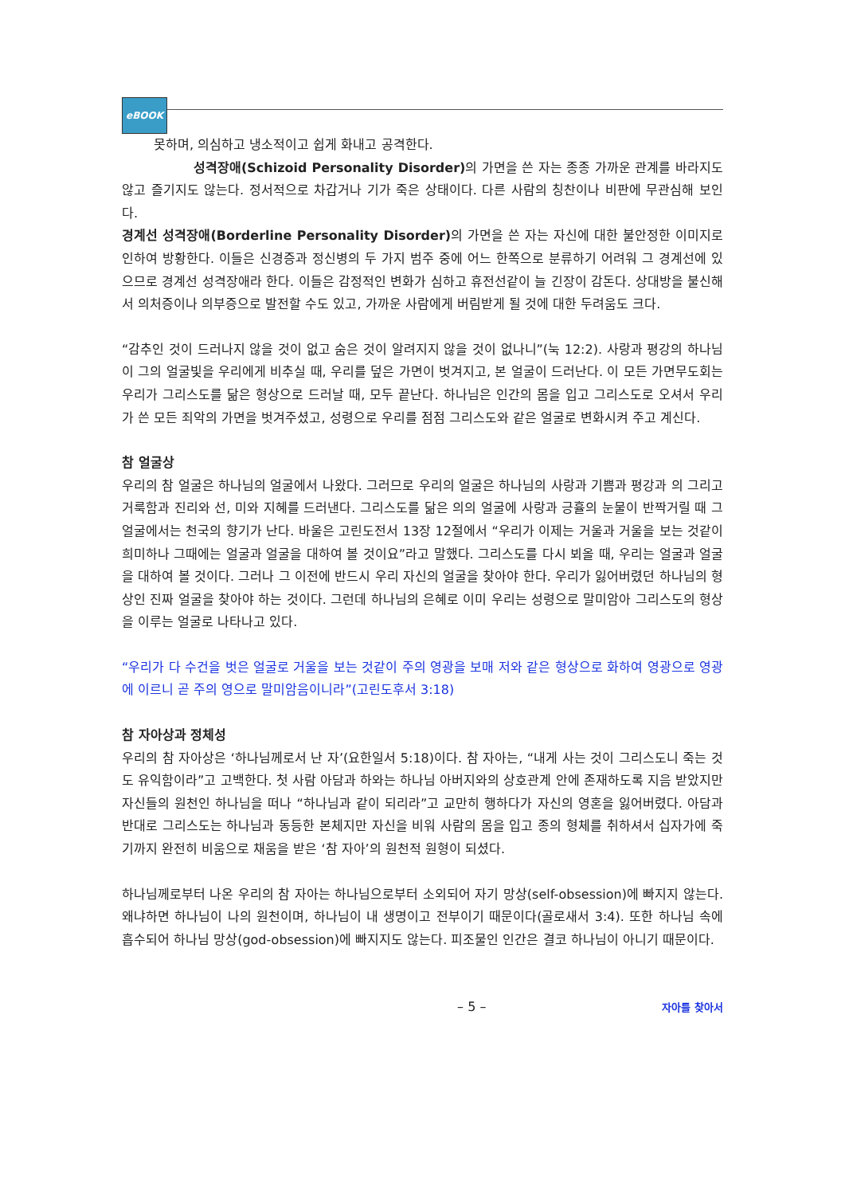eBOOK
못하며, 의심하고 냉소적이고 쉽게 화내고 공격한다.
성격장애(Schizoid Personality Disorder) 의 가면을 쓴 자는 종종 가까운 관계를 바라지도 않고 즐기지도 않는다. 정서적으로 차갑거나 기가 죽은 상태이다. 다른 사람의 칭찬이나 비판에 무관심해 보인다.
경계선 성격장애(Borderline Personality Disorder) 의 가면을 쓴 자는 자신에 대한 불안정한 이미지로 인하여 방황한다. 이들은 신경증과 정신병의 두 가지 범주 중에 어느 한쪽으로 분류하기 어려워 그 경계선에 있으므로 경계선 성격장애라 한다. 이들은 감정적인 변화가 심하고 휴전선같이 늘 긴장이 감돈다. 상대방을 불신해서 의처증이나 의부증으로 발전할 수도 있고, 가까운 사람에게 버림받게 될 것에 대한 두려움도 크다.
“감추인 것이 드러나지 않을 것이 없고 숨은 것이 알려지지 않을 것이 없나니”(눅 12:2). 사랑과 평강의 하나님이 그의 얼굴빛을 우리에게 비추실 때, 우리를 덮은 가면이 벗겨지고, 본 얼굴이 드러난다. 이 모든 가면무도회는 우리가 그리스도를 닮은 형상으로 드러날 때, 모두 끝난다. 하나님은 인간의 몸을 입고 그리스도로 오셔서 우리가 쓴 모든 죄악의 가면을 벗겨주셨고, 성령으로 우리를 점점 그리스도와 같은 얼굴로 변화시켜 주고 계신다.
참 얼굴상
우리의 참 얼굴은 하나님의 얼굴에서 나왔다. 그러므로 우리의 얼굴은 하나님의 사랑과 기쁨과 평강과 의 그리고 거룩함과 진리와 선, 미와 지혜를 드러낸다. 그리스도를 닮은 의의 얼굴에 사랑과 긍휼의 눈물이 반짝거릴 때 그 얼굴에서는 천국의 향기가 난다. 바울은 고린도전서 13장 12절에서 “우리가 이제는 거울과 거울을 보는 것같이 희미하나 그때에는 얼굴과 얼굴을 대하여 볼 것이요”라고 말했다. 그리스도를 다시 뵈올 때, 우리는 얼굴과 얼굴을 대하여 볼 것이다. 그러나 그 이전에 반드시 우리 자신의 얼굴을 찾아야 한다. 우리가 잃어버렸던 하나님의 형상인 진짜 얼굴을 찾아야 하는 것이다. 그런데 하나님의 은혜로 이미 우리는 성령으로 말미암아 그리스도의 형상을 이루는 얼굴로 나타나고 있다.
“우리가 다 수건을 벗은 얼굴로 거울을 보는 것같이 주의 영광을 보매 저와 같은 형상으로 화하여 영광으로 영광에 이르니 곧 주의 영으로 말미암음이니라”(고린도후서 3:18)
참 자아상과 정체성
우리의 참 자아상은 ‘하나님께로서 난 자’(요한일서 5:18)이다. 참 자아는, “내게 사는 것이 그리스도니 죽는 것도 유익함이라”고 고백한다. 첫 사람 아담과 하와는 하나님 아버지와의 상호관계 안에 존재하도록 지음 받았지만 자신들의 원천인 하나님을 떠나 “하나님과 같이 되리라”고 교만히 행하다가 자신의 영혼을 잃어버렸다. 아담과 반대로 그리스도는 하나님과 동등한 본체지만 자신을 비워 사람의 몸을 입고 종의 형체를 취하셔서 십자가에 죽기까지 완전히 비움으로 채움을 받은 ‘참 자아’의 원천적 원형이 되셨다.
하나님께로부터 나온 우리의 참 자아는 하나님으로부터 소외되어 자기 망상(self-obsession)에 빠지지 않는다. 왜냐하면 하나님이 나의 원천이며, 하나님이 내 생명이고 전부이기 때문이다(골로새서 3:4). 또한 하나님 속에 흡수되어 하나님 망상(god-obsession)에 빠지지도 않는다. 피조물인 인간은 결코 하나님이 아니기 때문이다.
– 5 – 자아를 찾아서